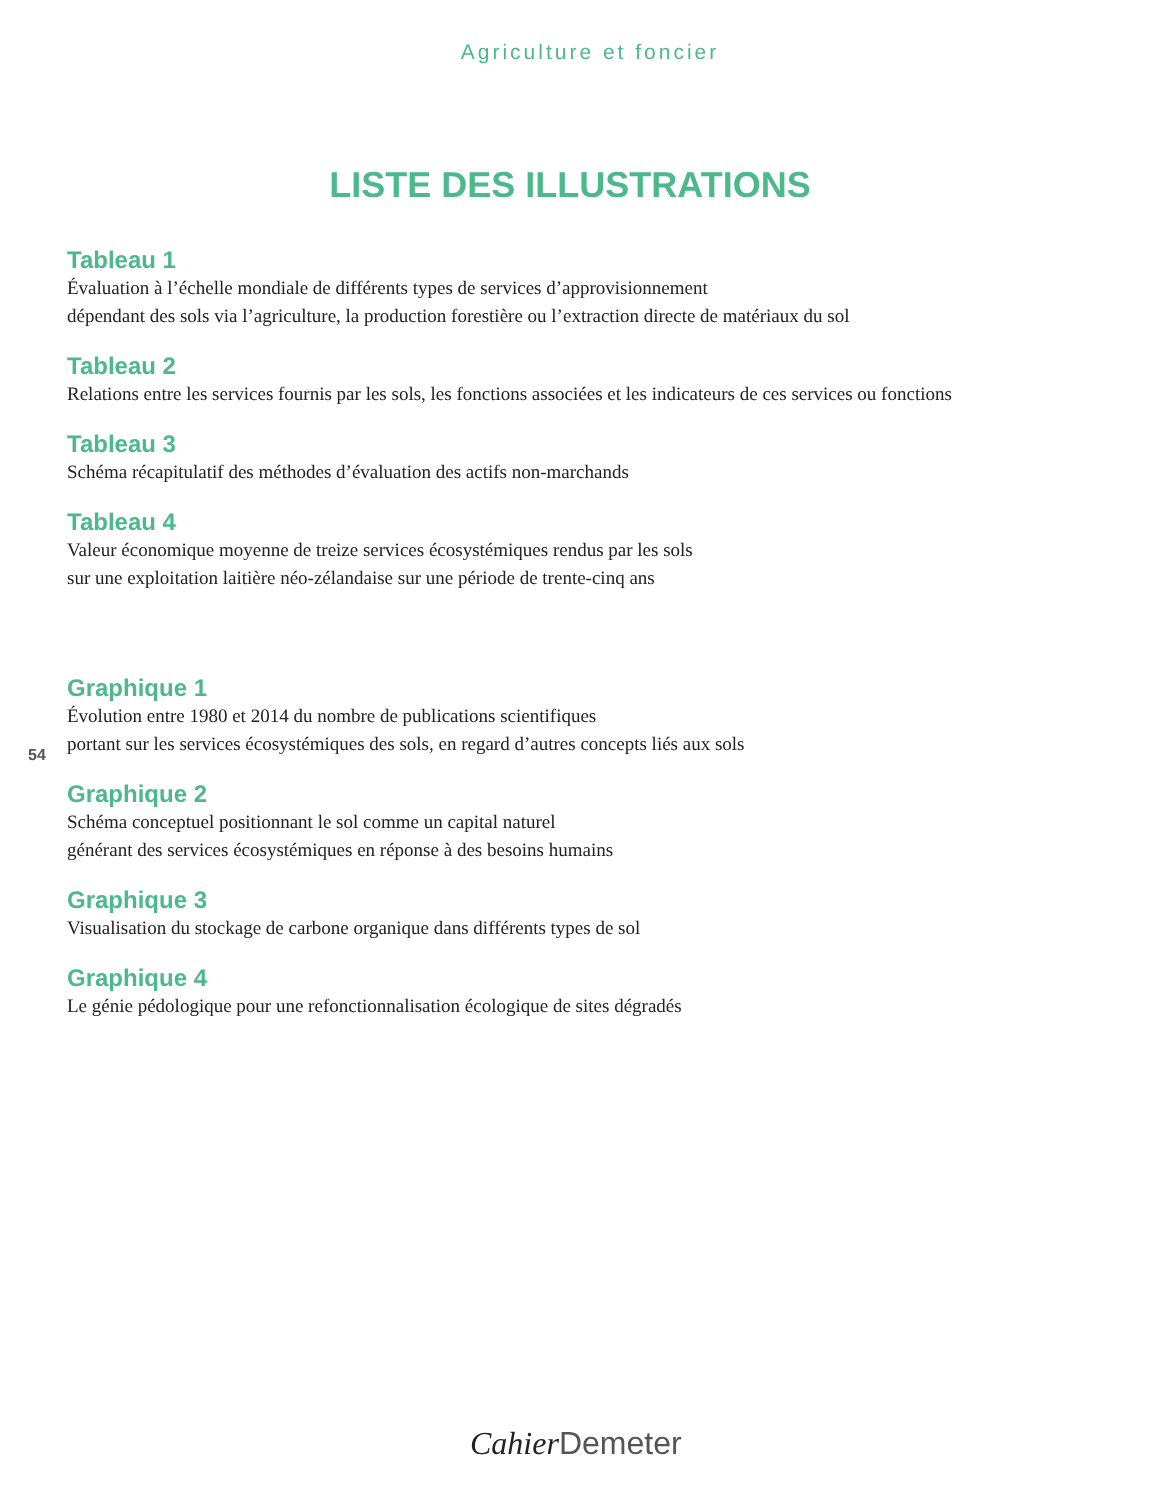Agriculture et foncier
LISTE DES ILLUSTRATIONS
Tableau 1
Évaluation à l’échelle mondiale de différents types de services d’approvisionnement
dépendant des sols via l’agriculture, la production forestière ou l’extraction directe de matériaux du sol
Tableau 2
Relations entre les services fournis par les sols, les fonctions associées et les indicateurs de ces services ou fonctions
Tableau 3
Schéma récapitulatif des méthodes d’évaluation des actifs non-marchands
Tableau 4
Valeur économique moyenne de treize services écosystémiques rendus par les sols
sur une exploitation laitière néo-zélandaise sur une période de trente-cinq ans
Graphique 1
Évolution entre 1980 et 2014 du nombre de publications scientifiques
portant sur les services écosystémiques des sols, en regard d’autres concepts liés aux sols
Graphique 2
Schéma conceptuel positionnant le sol comme un capital naturel
générant des services écosystémiques en réponse à des besoins humains
Graphique 3
Visualisation du stockage de carbone organique dans différents types de sol
Graphique 4
Le génie pédologique pour une refonctionnalisation écologique de sites dégradés
54
Cahier Demeter